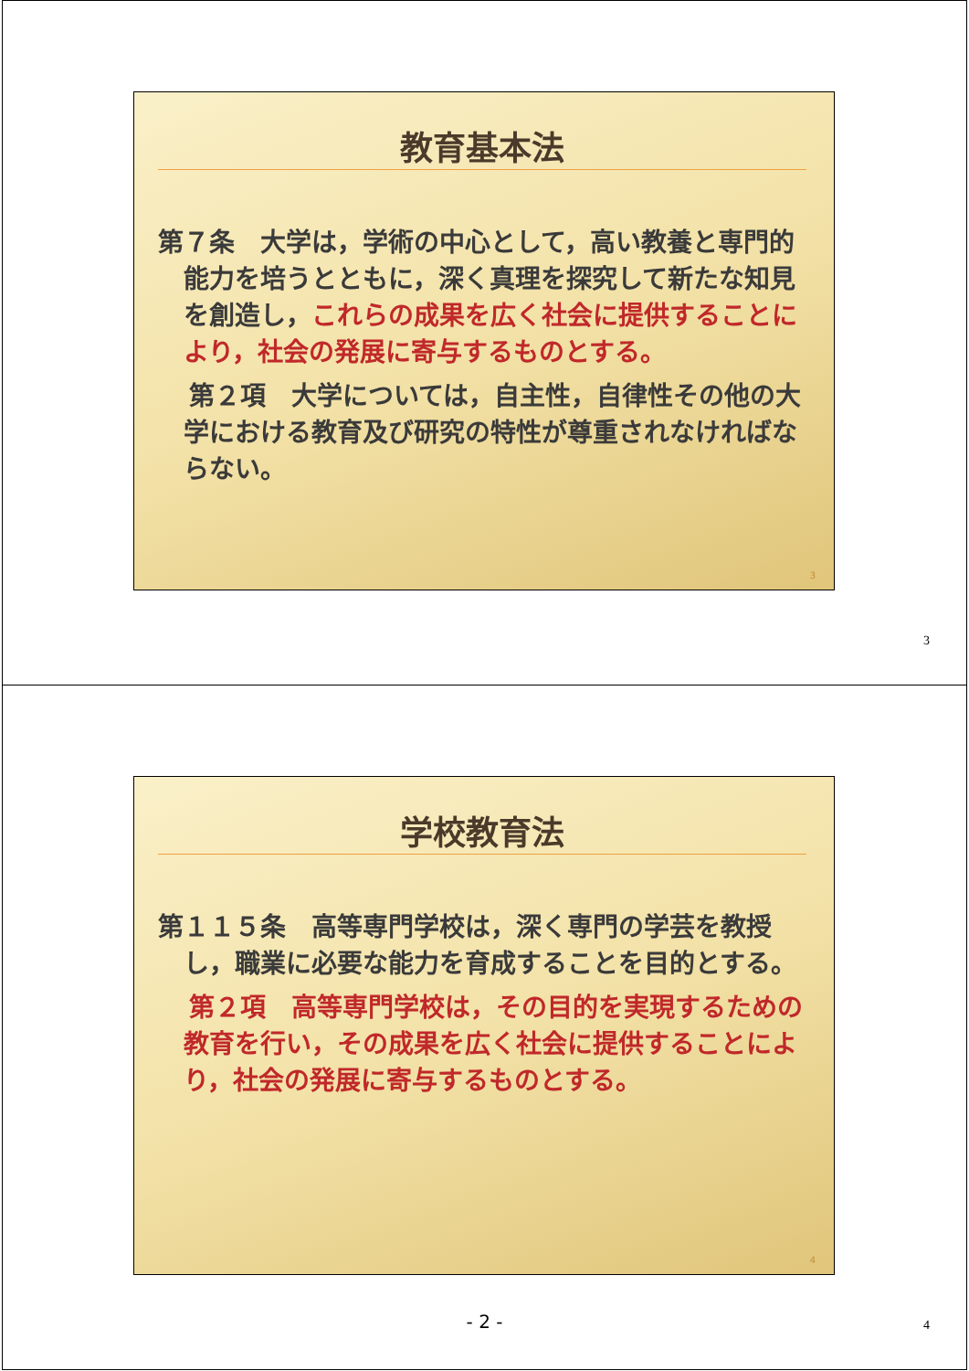教育基本法
第７条　大学は，学術の中心として，高い教養と専門的能力を培うとともに，深く真理を探究して新たな知見を創造し，これらの成果を広く社会に提供することにより，社会の発展に寄与するものとする。
第２項　大学については，自主性，自律性その他の大学における教育及び研究の特性が尊重されなければならない。
3
3
学校教育法
第１１５条　高等専門学校は，深く専門の学芸を教授し，職業に必要な能力を育成することを目的とする。
第２項　高等専門学校は，その目的を実現するための教育を行い，その成果を広く社会に提供することにより，社会の発展に寄与するものとする。
4
- 2 - 4